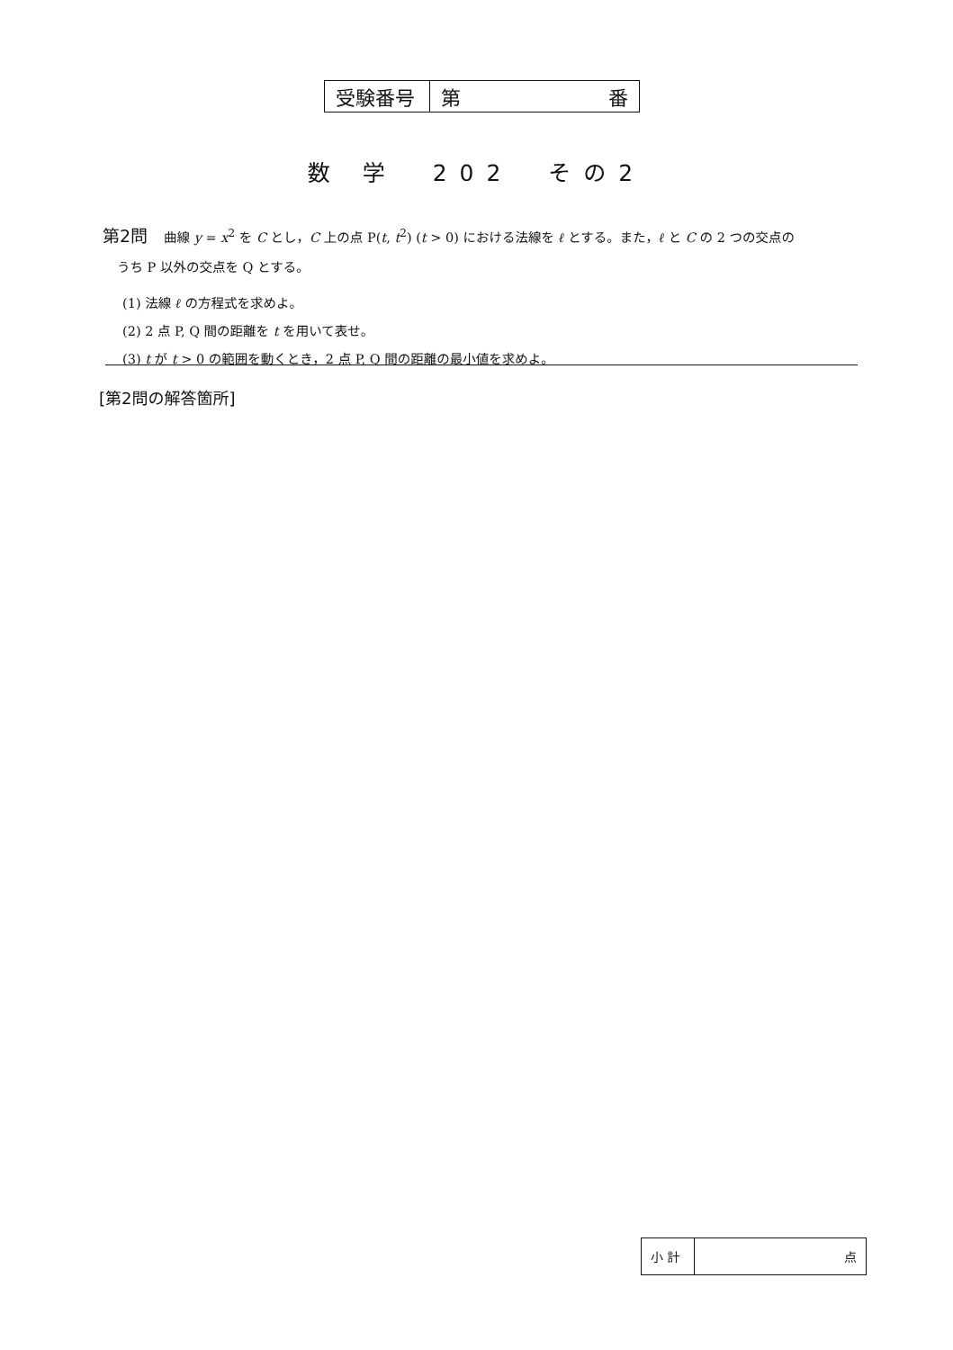| 受験番号 | 第 番 |
数 学　202　その2
第2問 曲線 y = x<sup>2</sup> を C とし，C 上の点 P(t, t<sup>2</sup>) (t > 0) における法線を ℓ とする。また，ℓ と C の 2 つの交点の
うち P 以外の交点を Q とする。
(1) 法線 ℓ の方程式を求めよ。
(2) 2 点 P, Q 間の距離を t を用いて表せ。
(3) t が t > 0 の範囲を動くとき，2 点 P, Q 間の距離の最小値を求めよ。
[第2問の解答箇所]
| 小 計 | 点 |